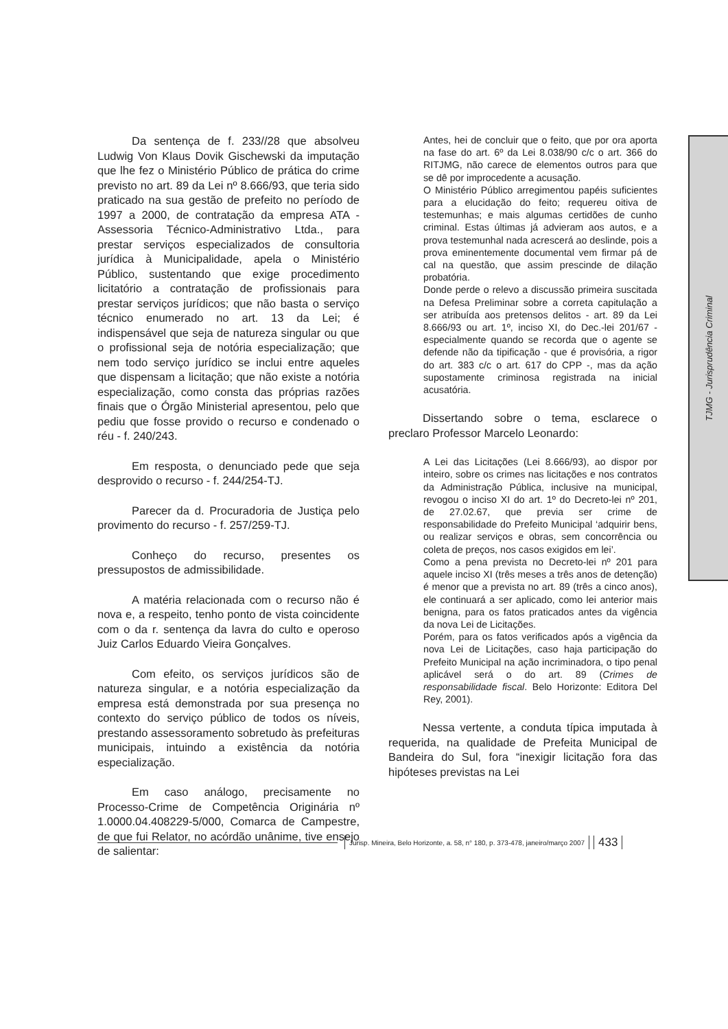TJMG - Jurisprudência Criminal
Da sentença de f. 233//28 que absolveu Ludwig Von Klaus Dovik Gischewski da imputação que lhe fez o Ministério Público de prática do crime previsto no art. 89 da Lei nº 8.666/93, que teria sido praticado na sua gestão de prefeito no período de 1997 a 2000, de contratação da empresa ATA - Assessoria Técnico-Administrativo Ltda., para prestar serviços especializados de consultoria jurídica à Municipalidade, apela o Ministério Público, sustentando que exige procedimento licitatório a contratação de profissionais para prestar serviços jurídicos; que não basta o serviço técnico enumerado no art. 13 da Lei; é indispensável que seja de natureza singular ou que o profissional seja de notória especialização; que nem todo serviço jurídico se inclui entre aqueles que dispensam a licitação; que não existe a notória especialização, como consta das próprias razões finais que o Órgão Ministerial apresentou, pelo que pediu que fosse provido o recurso e condenado o réu - f. 240/243.
Em resposta, o denunciado pede que seja desprovido o recurso - f. 244/254-TJ.
Parecer da d. Procuradoria de Justiça pelo provimento do recurso - f. 257/259-TJ.
Conheço do recurso, presentes os pressupostos de admissibilidade.
A matéria relacionada com o recurso não é nova e, a respeito, tenho ponto de vista coincidente com o da r. sentença da lavra do culto e operoso Juiz Carlos Eduardo Vieira Gonçalves.
Com efeito, os serviços jurídicos são de natureza singular, e a notória especialização da empresa está demonstrada por sua presença no contexto do serviço público de todos os níveis, prestando assessoramento sobretudo às prefeituras municipais, intuindo a existência da notória especialização.
Em caso análogo, precisamente no Processo-Crime de Competência Originária nº 1.0000.04.408229-5/000, Comarca de Campestre, de que fui Relator, no acórdão unânime, tive ensejo de salientar:
Antes, hei de concluir que o feito, que por ora aporta na fase do art. 6º da Lei 8.038/90 c/c o art. 366 do RITJMG, não carece de elementos outros para que se dê por improcedente a acusação.
O Ministério Público arregimentou papéis suficientes para a elucidação do feito; requereu oitiva de testemunhas; e mais algumas certidões de cunho criminal. Estas últimas já advieram aos autos, e a prova testemunhal nada acrescerá ao deslinde, pois a prova eminentemente documental vem firmar pá de cal na questão, que assim prescinde de dilação probatória.
Donde perde o relevo a discussão primeira suscitada na Defesa Preliminar sobre a correta capitulação a ser atribuída aos pretensos delitos - art. 89 da Lei 8.666/93 ou art. 1º, inciso XI, do Dec.-lei 201/67 - especialmente quando se recorda que o agente se defende não da tipificação - que é provisória, a rigor do art. 383 c/c o art. 617 do CPP -, mas da ação supostamente criminosa registrada na inicial acusatória.
Dissertando sobre o tema, esclarece o preclaro Professor Marcelo Leonardo:
A Lei das Licitações (Lei 8.666/93), ao dispor por inteiro, sobre os crimes nas licitações e nos contratos da Administração Pública, inclusive na municipal, revogou o inciso XI do art. 1º do Decreto-lei nº 201, de 27.02.67, que previa ser crime de responsabilidade do Prefeito Municipal ‘adquirir bens, ou realizar serviços e obras, sem concorrência ou coleta de preços, nos casos exigidos em lei’.
Como a pena prevista no Decreto-lei nº 201 para aquele inciso XI (três meses a três anos de detenção) é menor que a prevista no art. 89 (três a cinco anos), ele continuará a ser aplicado, como lei anterior mais benigna, para os fatos praticados antes da vigência da nova Lei de Licitações.
Porém, para os fatos verificados após a vigência da nova Lei de Licitações, caso haja participação do Prefeito Municipal na ação incriminadora, o tipo penal aplicável será o do art. 89 (Crimes de responsabilidade fiscal. Belo Horizonte: Editora Del Rey, 2001).
Nessa vertente, a conduta típica imputada à requerida, na qualidade de Prefeita Municipal de Bandeira do Sul, fora “inexigir licitação fora das hipóteses previstas na Lei
Jurisp. Mineira, Belo Horizonte, a. 58, n° 180, p. 373-478, janeiro/março 2007
433